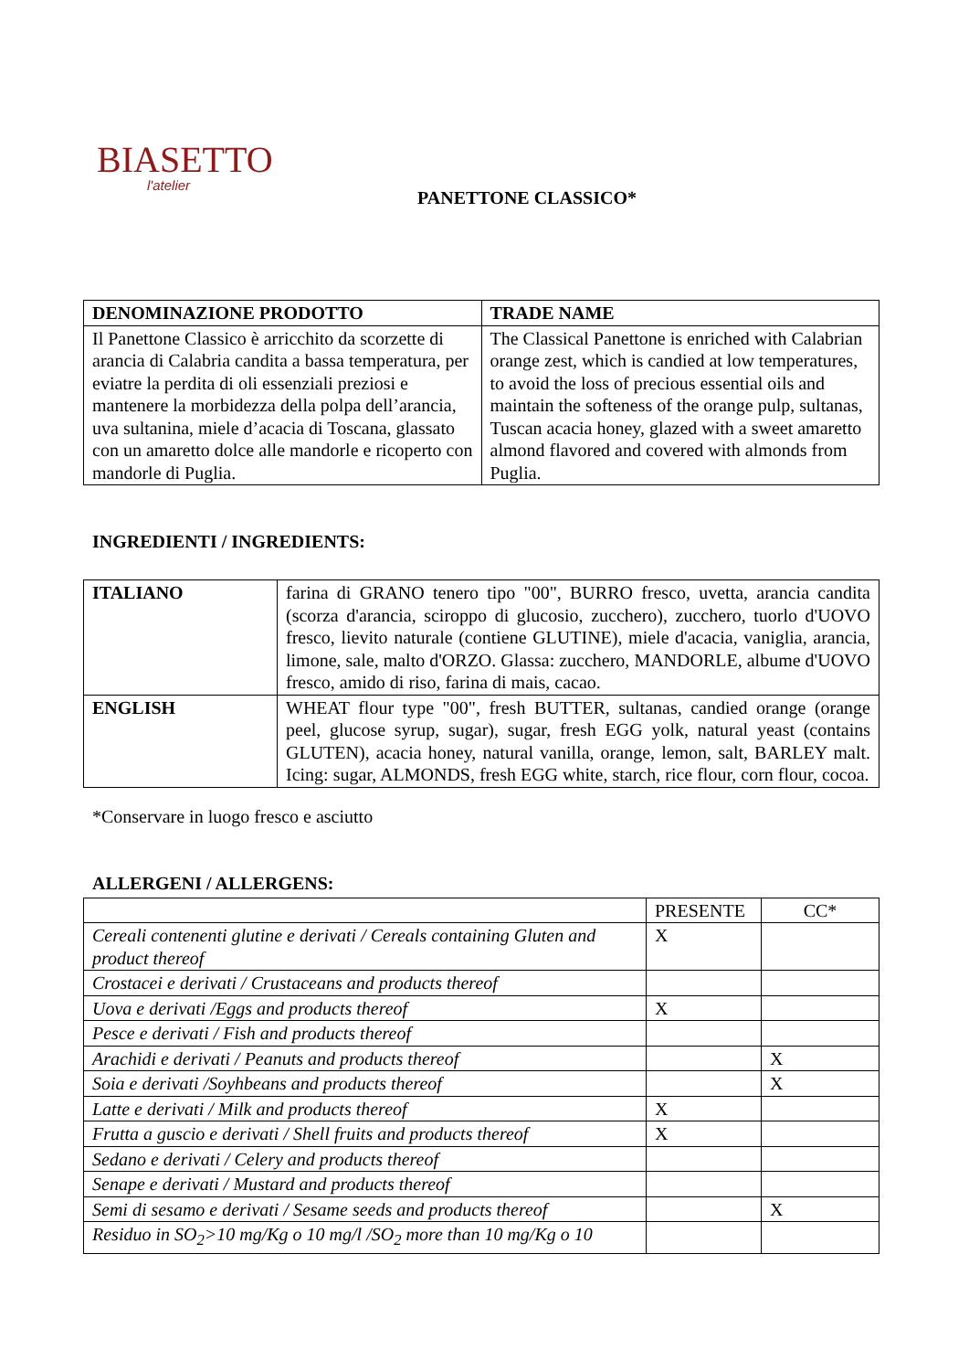BIASETTO
l'atelier
PANETTONE CLASSICO*
| DENOMINAZIONE PRODOTTO | TRADE NAME |
| --- | --- |
| Il Panettone Classico è arricchito da scorzette di arancia di Calabria candita a bassa temperatura, per eviatre la perdita di oli essenziali preziosi e mantenere la morbidezza della polpa dell’arancia, uva sultanina, miele d’acacia di Toscana, glassato con un amaretto dolce alle mandorle e ricoperto con mandorle di Puglia. | The Classical Panettone is enriched with Calabrian orange zest, which is candied at low temperatures, to avoid the loss of precious essential oils and maintain the softeness of the orange pulp, sultanas, Tuscan acacia honey, glazed with a sweet amaretto almond flavored and covered with almonds from Puglia. |
INGREDIENTI / INGREDIENTS:
| ITALIANO | farina di GRANO tenero tipo "00", BURRO fresco, uvetta, arancia candita (scorza d'arancia, sciroppo di glucosio, zucchero), zucchero, tuorlo d'UOVO fresco, lievito naturale (contiene GLUTINE), miele d'acacia, vaniglia, arancia, limone, sale, malto d'ORZO. Glassa: zucchero, MANDORLE, albume d'UOVO fresco, amido di riso, farina di mais, cacao. |
| ENGLISH | WHEAT flour type "00", fresh BUTTER, sultanas, candied orange (orange peel, glucose syrup, sugar), sugar, fresh EGG yolk, natural yeast (contains GLUTEN), acacia honey, natural vanilla, orange, lemon, salt, BARLEY malt. Icing: sugar, ALMONDS, fresh EGG white, starch, rice flour, corn flour, cocoa. |
*Conservare in luogo fresco e asciutto
ALLERGENI / ALLERGENS:
| | PRESENTE | CC* |
| Cereali contenenti glutine e derivati / Cereals containing Gluten and product thereof | X | |
| Crostacei e derivati / Crustaceans and products thereof | | |
| Uova e derivati /Eggs and products thereof | X | |
| Pesce e derivati / Fish and products thereof | | |
| Arachidi e derivati / Peanuts and products thereof | | X |
| Soia e derivati /Soyhbeans and products thereof | | X |
| Latte e derivati / Milk and products thereof | X | |
| Frutta a guscio e derivati / Shell fruits and products thereof | X | |
| Sedano e derivati / Celery and products thereof | | |
| Senape e derivati / Mustard and products thereof | | |
| Semi di sesamo e derivati / Sesame seeds and products thereof | | X |
| Residuo in SO<sub>2</sub>>10 mg/Kg o 10 mg/l /SO<sub>2</sub> more than 10 mg/Kg o 10 | | |